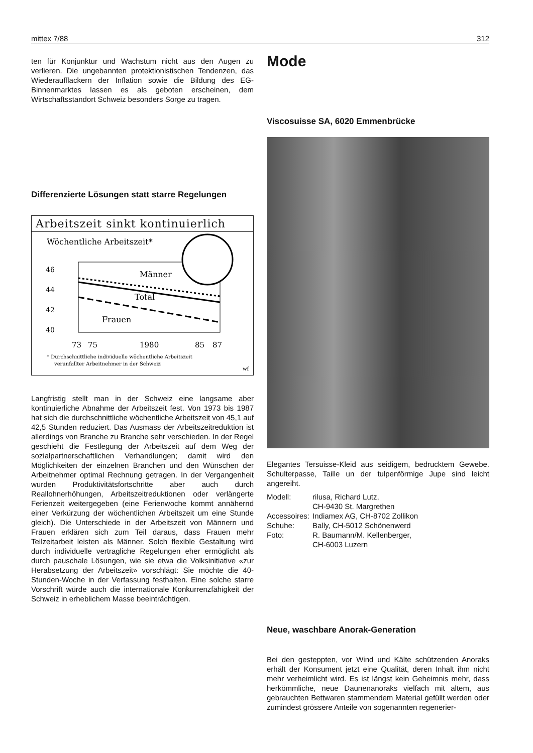mittex 7/88 312
ten für Konjunktur und Wachstum nicht aus den Augen zu verlieren. Die ungebannten protektionistischen Tendenzen, das Wiederaufflackern der Inflation sowie die Bildung des EG-Binnenmarktes lassen es als geboten erscheinen, dem Wirtschaftsstandort Schweiz besonders Sorge zu tragen.
Differenzierte Lösungen statt starre Regelungen
Arbeitszeit sinkt kontinuierlich
Wöchentliche Arbeitszeit*
46
44
42
40
Männer
Total
Frauen
73
75
1980
85
87
* Durchschnittliche individuelle wöchentliche Arbeitszeit
verunfallter Arbeitnehmer in der Schweiz
wf
Langfristig stellt man in der Schweiz eine langsame aber kontinuierliche Abnahme der Arbeitszeit fest. Von 1973 bis 1987 hat sich die durchschnittliche wöchentliche Arbeitszeit von 45,1 auf 42,5 Stunden reduziert. Das Ausmass der Arbeitszeitreduktion ist allerdings von Branche zu Branche sehr verschieden. In der Regel geschieht die Festlegung der Arbeitszeit auf dem Weg der sozialpartnerschaftlichen Verhandlungen; damit wird den Möglichkeiten der einzelnen Branchen und den Wünschen der Arbeitnehmer optimal Rechnung getragen. In der Vergangenheit wurden Produktivitätsfortschritte aber auch durch Reallohnerhöhungen, Arbeitszeitreduktionen oder verlängerte Ferienzeit weitergegeben (eine Ferienwoche kommt annähernd einer Verkürzung der wöchentlichen Arbeitszeit um eine Stunde gleich). Die Unterschiede in der Arbeitszeit von Männern und Frauen erklären sich zum Teil daraus, dass Frauen mehr Teilzeitarbeit leisten als Männer. Solch flexible Gestaltung wird durch individuelle vertragliche Regelungen eher ermöglicht als durch pauschale Lösungen, wie sie etwa die Volksinitiative «zur Herabsetzung der Arbeitszeit» vorschlägt: Sie möchte die 40-Stunden-Woche in der Verfassung festhalten. Eine solche starre Vorschrift würde auch die internationale Konkurrenzfähigkeit der Schweiz in erheblichem Masse beeinträchtigen.
Mode
Viscosuisse SA, 6020 Emmenbrücke
Elegantes Tersuisse-Kleid aus seidigem, bedrucktem Gewebe. Schulterpasse, Taille un der tulpenförmige Jupe sind leicht angereiht.
| Modell: | rilusa, Richard Lutz, CH-9430 St. Margrethen |
| Accessoires: | Indiamex AG, CH-8702 Zollikon |
| Schuhe: | Bally, CH-5012 Schönenwerd |
| Foto: | R. Baumann/M. Kellenberger, CH-6003 Luzern |
Neue, waschbare Anorak-Generation
Bei den gesteppten, vor Wind und Kälte schützenden Anoraks erhält der Konsument jetzt eine Qualität, deren Inhalt ihm nicht mehr verheimlicht wird. Es ist längst kein Geheimnis mehr, dass herkömmliche, neue Daunenanoraks vielfach mit altem, aus gebrauchten Bettwaren stammendem Material gefüllt werden oder zumindest grössere Anteile von sogenannten regenerier-